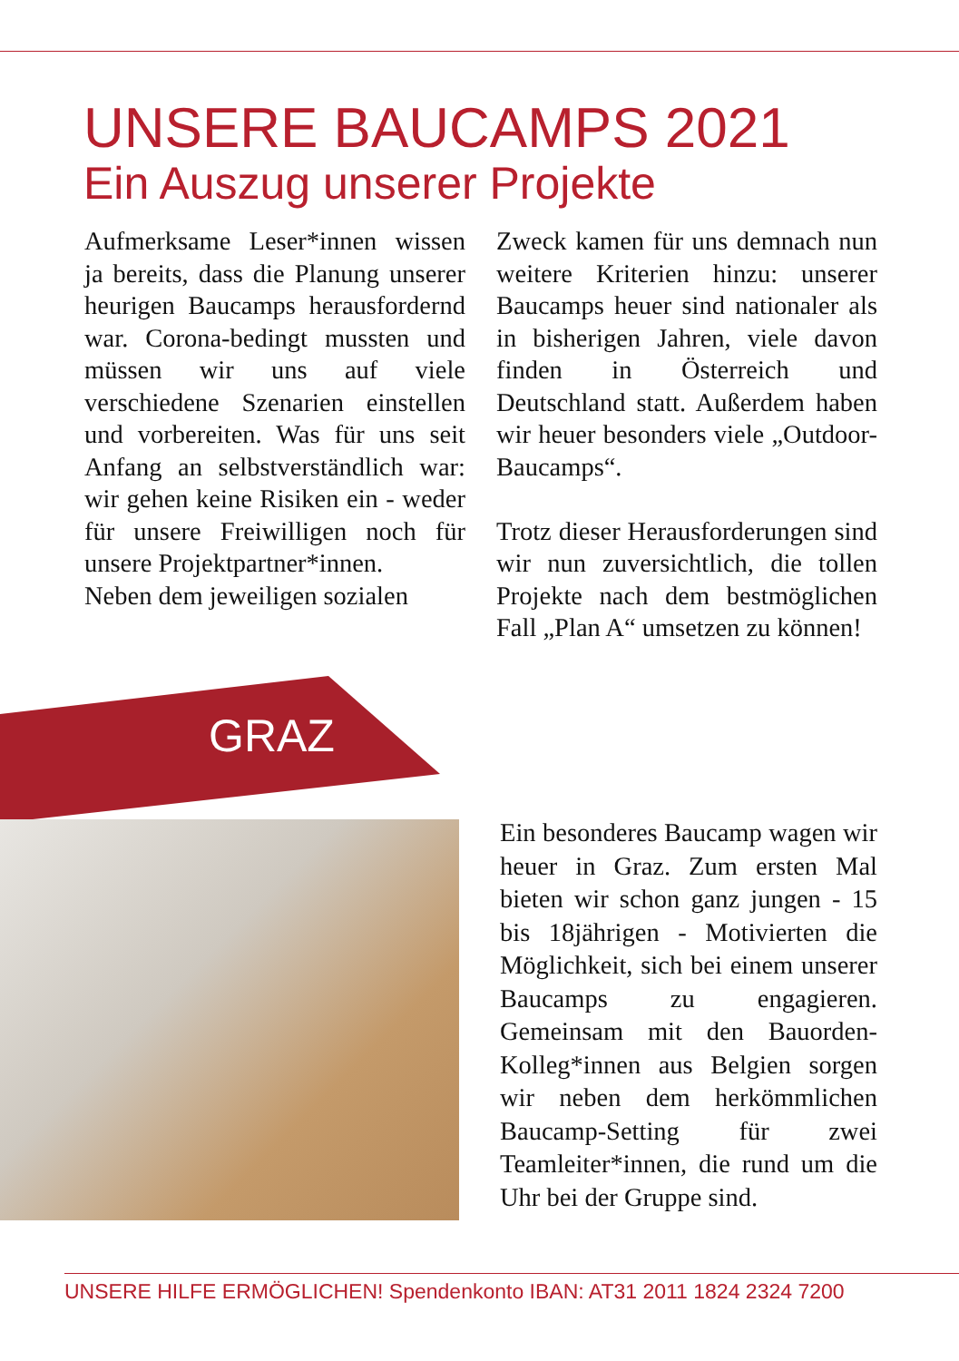UNSERE BAUCAMPS 2021
Ein Auszug unserer Projekte
Aufmerksame Leser*innen wissen ja bereits, dass die Planung unserer heurigen Baucamps herausfordernd war. Corona-bedingt mussten und müssen wir uns auf viele verschiedene Szenarien einstellen und vorbereiten. Was für uns seit Anfang an selbstverständlich war: wir gehen keine Risiken ein - weder für unsere Freiwilligen noch für unsere Projektpartner*innen.
Neben dem jeweiligen sozialen
Zweck kamen für uns demnach nun weitere Kriterien hinzu: unserer Baucamps heuer sind nationaler als in bisherigen Jahren, viele davon finden in Österreich und Deutschland statt. Außerdem haben wir heuer besonders viele „Outdoor-Baucamps“.
Trotz dieser Herausforderungen sind wir nun zuversichtlich, die tollen Projekte nach dem bestmöglichen Fall „Plan A“ umsetzen zu können!
GRAZ
Ein besonderes Baucamp wagen wir heuer in Graz. Zum ersten Mal bieten wir schon ganz jungen - 15 bis 18jährigen - Motivierten die Möglichkeit, sich bei einem unserer Baucamps zu engagieren. Gemeinsam mit den Bauorden-Kolleg*innen aus Belgien sorgen wir neben dem herkömmlichen Baucamp-Setting für zwei Teamleiter*innen, die rund um die Uhr bei der Gruppe sind.
UNSERE HILFE ERMÖGLICHEN! Spendenkonto IBAN: AT31 2011 1824 2324 7200